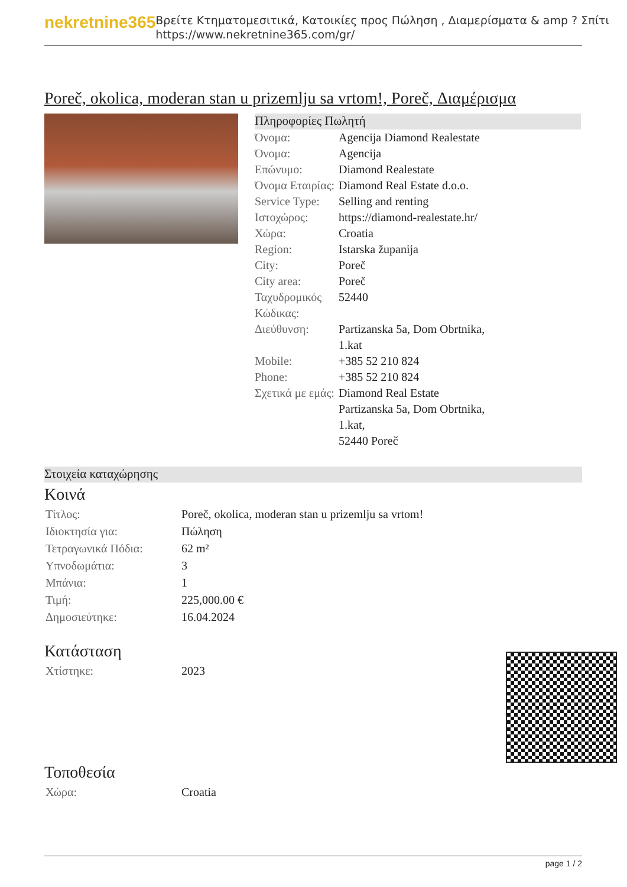nekretnine365
Βρείτε Κτηματομεσιτικά, Κατοικίες προς Πώληση , Διαμερίσματα & amp ? Σπίτι
https://www.nekretnine365.com/gr/
Poreč, okolica, moderan stan u prizemlju sa vrtom!, Poreč, Διαμέρισμα
Πληροφορίες Πωλητή
| Όνομα: | Agencija Diamond Realestate |
| Όνομα: | Agencija |
| Επώνυμο: | Diamond Realestate |
| Όνομα Εταιρίας: | Diamond Real Estate d.o.o. |
| Service Type: | Selling and renting |
| Ιστοχώρος: | https://diamond-realestate.hr/ |
| Χώρα: | Croatia |
| Region: | Istarska županija |
| City: | Poreč |
| City area: | Poreč |
| Ταχυδρομικός Κώδικας: | 52440 |
| Διεύθυνση: | Partizanska 5a, Dom Obrtnika, 1.kat |
| Mobile: | +385 52 210 824 |
| Phone: | +385 52 210 824 |
| Σχετικά με εμάς: | Diamond Real Estate Partizanska 5a, Dom Obrtnika, 1.kat, 52440 Poreč |
Στοιχεία καταχώρησης
Κοινά
| Τίτλος: | Poreč, okolica, moderan stan u prizemlju sa vrtom! |
| Ιδιοκτησία για: | Πώληση |
| Τετραγωνικά Πόδια: | 62 m² |
| Υπνοδωμάτια: | 3 |
| Μπάνια: | 1 |
| Τιμή: | 225,000.00 € |
| Δημοσιεύτηκε: | 16.04.2024 |
Κατάσταση
| Χτίστηκε: | 2023 |
Τοποθεσία
| Χώρα: | Croatia |
page 1 / 2